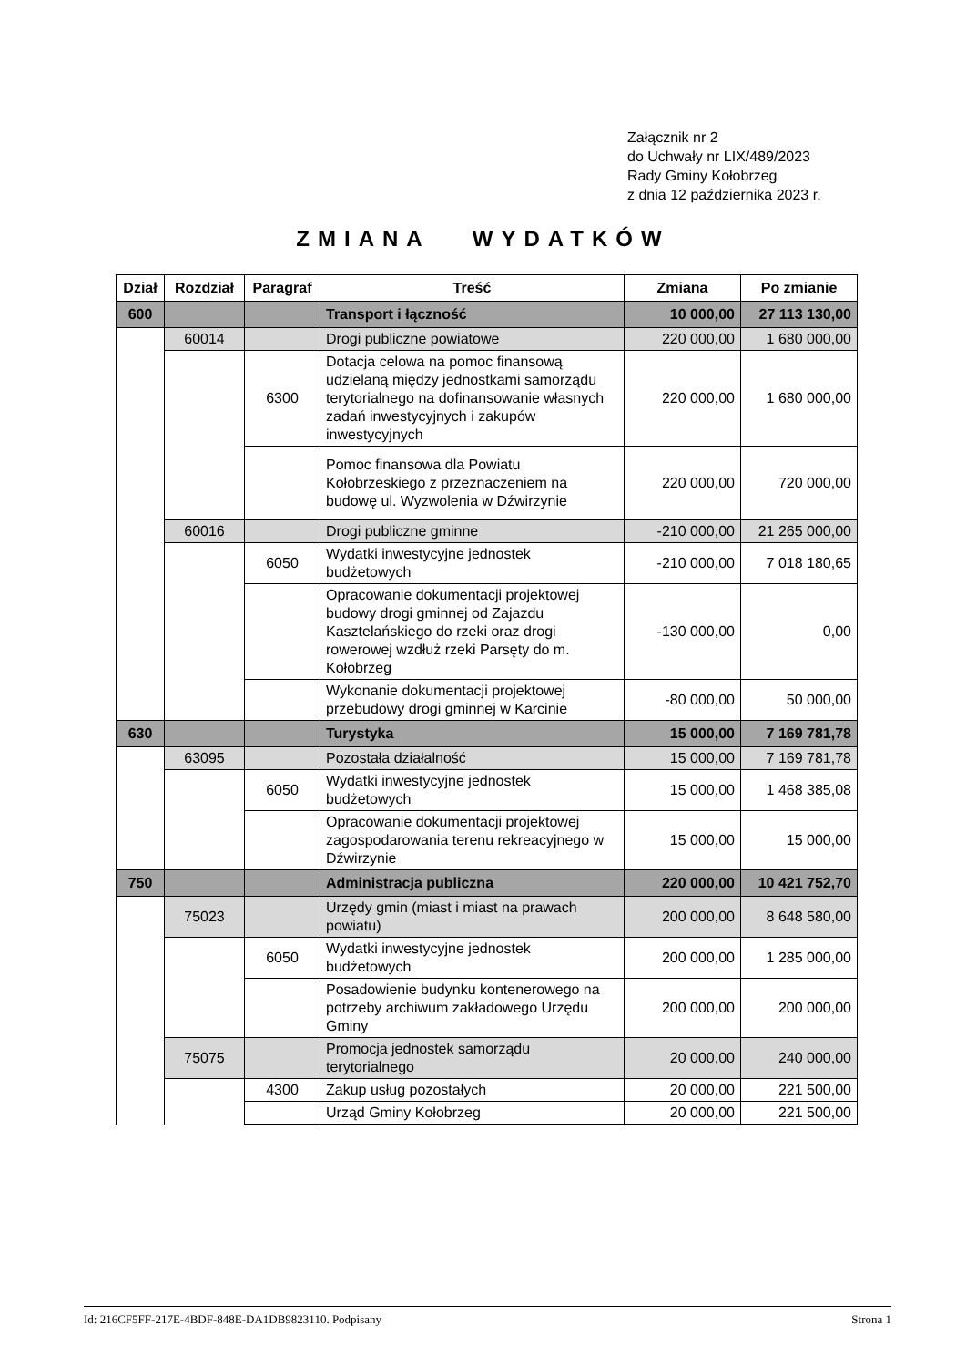Załącznik nr 2
do Uchwały nr LIX/489/2023
Rady Gminy Kołobrzeg
z dnia 12 października 2023 r.
ZMIANA WYDATKÓW
| Dział | Rozdział | Paragraf | Treść | Zmiana | Po zmianie |
| --- | --- | --- | --- | --- | --- |
| 600 | | | Transport i łączność | 10 000,00 | 27 113 130,00 |
| | 60014 | | Drogi publiczne powiatowe | 220 000,00 | 1 680 000,00 |
| | | 6300 | Dotacja celowa na pomoc finansową udzielaną między jednostkami samorządu terytorialnego na dofinansowanie własnych zadań inwestycyjnych i zakupów inwestycyjnych | 220 000,00 | 1 680 000,00 |
| | | | Pomoc finansowa dla Powiatu Kołobrzeskiego z przeznaczeniem na budowę ul. Wyzwolenia w Dźwirzynie | 220 000,00 | 720 000,00 |
| | 60016 | | Drogi publiczne gminne | -210 000,00 | 21 265 000,00 |
| | | 6050 | Wydatki inwestycyjne jednostek budżetowych | -210 000,00 | 7 018 180,65 |
| | | | Opracowanie dokumentacji projektowej budowy drogi gminnej od Zajazdu Kasztelańskiego do rzeki oraz drogi rowerowej wzdłuż rzeki Parsęty do m. Kołobrzeg | -130 000,00 | 0,00 |
| | | | Wykonanie dokumentacji projektowej przebudowy drogi gminnej w Karcinie | -80 000,00 | 50 000,00 |
| 630 | | | Turystyka | 15 000,00 | 7 169 781,78 |
| | 63095 | | Pozostała działalność | 15 000,00 | 7 169 781,78 |
| | | 6050 | Wydatki inwestycyjne jednostek budżetowych | 15 000,00 | 1 468 385,08 |
| | | | Opracowanie dokumentacji projektowej zagospodarowania terenu rekreacyjnego w Dźwirzynie | 15 000,00 | 15 000,00 |
| 750 | | | Administracja publiczna | 220 000,00 | 10 421 752,70 |
| | 75023 | | Urzędy gmin (miast i miast na prawach powiatu) | 200 000,00 | 8 648 580,00 |
| | | 6050 | Wydatki inwestycyjne jednostek budżetowych | 200 000,00 | 1 285 000,00 |
| | | | Posadowienie budynku kontenerowego na potrzeby archiwum zakładowego Urzędu Gminy | 200 000,00 | 200 000,00 |
| | 75075 | | Promocja jednostek samorządu terytorialnego | 20 000,00 | 240 000,00 |
| | | 4300 | Zakup usług pozostałych | 20 000,00 | 221 500,00 |
| | | | Urząd Gminy Kołobrzeg | 20 000,00 | 221 500,00 |
Id: 216CF5FF-217E-4BDF-848E-DA1DB9823110. Podpisany Strona 1